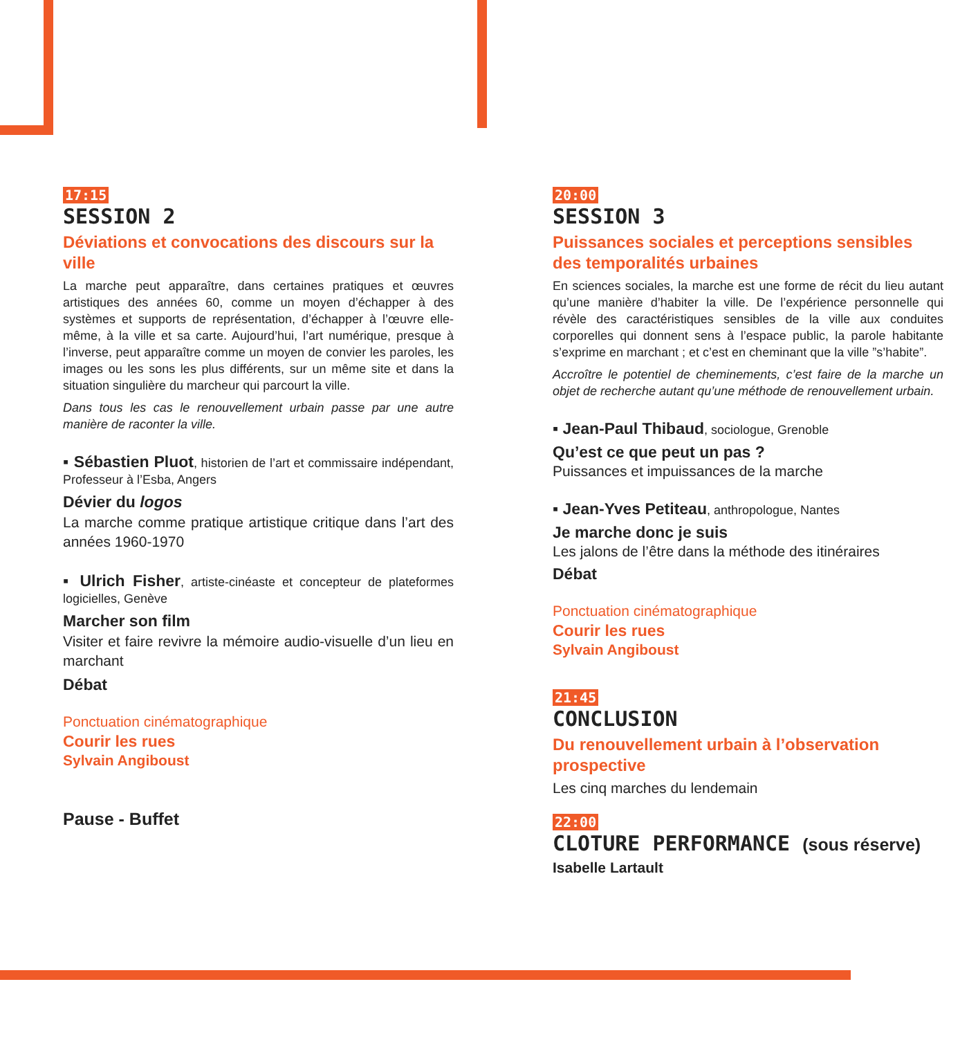17:15
SESSION 2
Déviations et convocations des discours sur la ville
La marche peut apparaître, dans certaines pratiques et œuvres artistiques des années 60, comme un moyen d’échapper à des systèmes et supports de représentation, d’échapper à l’œuvre elle-même, à la ville et sa carte. Aujourd’hui, l’art numérique, presque à l’inverse, peut apparaître comme un moyen de convier les paroles, les images ou les sons les plus différents, sur un même site et dans la situation singulière du marcheur qui parcourt la ville.
Dans tous les cas le renouvellement urbain passe par une autre manière de raconter la ville.
▪ Sébastien Pluot, historien de l’art et commissaire indépendant, Professeur à l’Esba, Angers
Dévier du logos
La marche comme pratique artistique critique dans l’art des années 1960-1970
▪ Ulrich Fisher, artiste-cinéaste et concepteur de plateformes logicielles, Genève
Marcher son film
Visiter et faire revivre la mémoire audio-visuelle d’un lieu en marchant
Débat
Ponctuation cinématographique
Courir les rues
Sylvain Angiboust
Pause - Buffet
20:00
SESSION 3
Puissances sociales et perceptions sensibles des temporalités urbaines
En sciences sociales, la marche est une forme de récit du lieu autant qu’une manière d’habiter la ville. De l’expérience personnelle qui révèle des caractéristiques sensibles de la ville aux conduites corporelles qui donnent sens à l’espace public, la parole habitante s’exprime en marchant ; et c’est en cheminant que la ville ”s’habite”.
Accroître le potentiel de cheminements, c’est faire de la marche un objet de recherche autant qu’une méthode de renouvellement urbain.
▪ Jean-Paul Thibaud, sociologue, Grenoble
Qu’est ce que peut un pas ?
Puissances et impuissances de la marche
▪ Jean-Yves Petiteau, anthropologue, Nantes
Je marche donc je suis
Les jalons de l’être dans la méthode des itinéraires
Débat
Ponctuation cinématographique
Courir les rues
Sylvain Angiboust
21:45
CONCLUSION
Du renouvellement urbain à l’observation prospective
Les cinq marches du lendemain
22:00
CLOTURE PERFORMANCE (sous réserve)
Isabelle Lartault